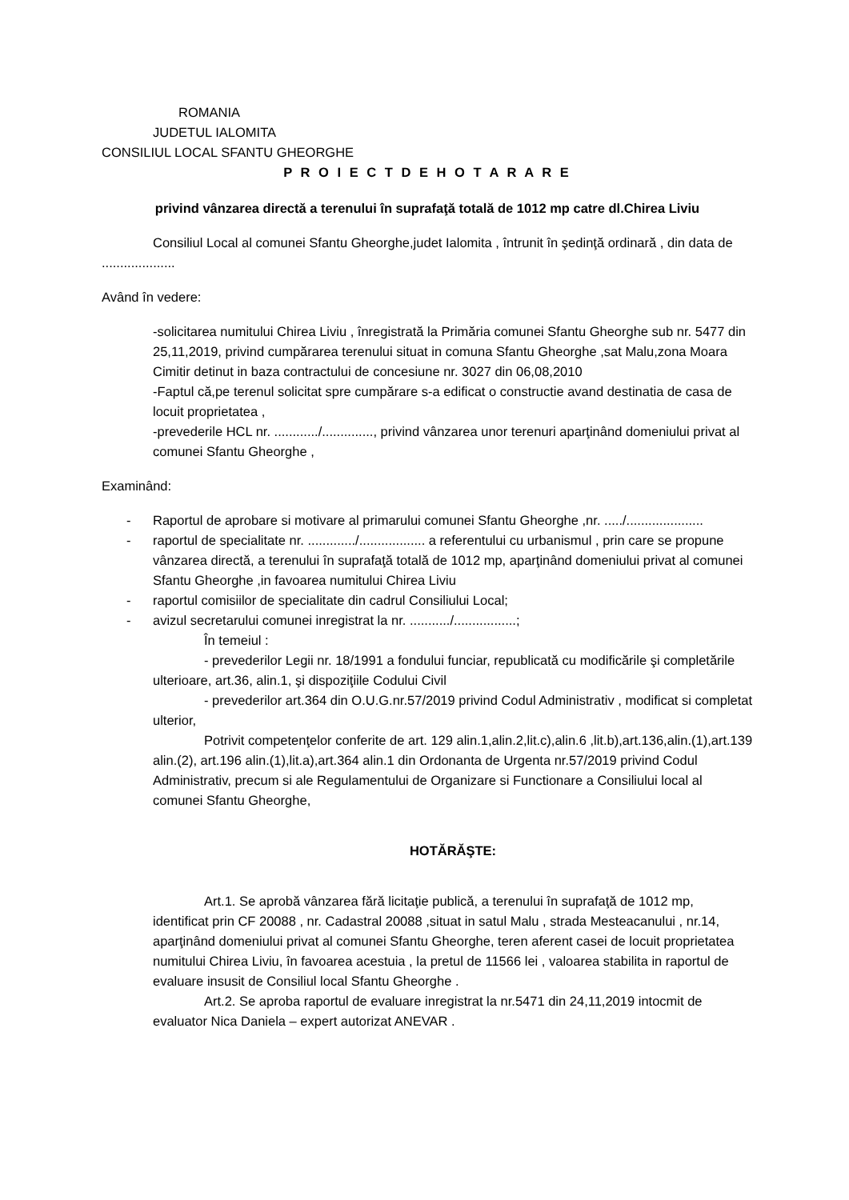ROMANIA
JUDETUL IALOMITA
CONSILIUL LOCAL SFANTU GHEORGHE
P R O I E C T D E H O T A R A R E
privind vânzarea directă a terenului în suprafaţă totală de 1012 mp catre dl.Chirea Liviu
Consiliul Local al comunei Sfantu Gheorghe,judet Ialomita , întrunit în şedinţă ordinară , din data de ....................
Având în vedere:
-solicitarea numitului Chirea Liviu , înregistrată la Primăria comunei Sfantu Gheorghe sub nr. 5477 din 25,11,2019, privind cumpărarea terenului situat in comuna Sfantu Gheorghe ,sat Malu,zona Moara Cimitir detinut in baza contractului de concesiune nr. 3027 din 06,08,2010
-Faptul că,pe terenul solicitat spre cumpărare s-a edificat o constructie avand destinatia de casa de locuit proprietatea ,
-prevederile HCL nr. ............/.............., privind vânzarea unor terenuri aparţinând domeniului privat al comunei Sfantu Gheorghe ,
Examinând:
- Raportul de aprobare si motivare al primarului comunei Sfantu Gheorghe ,nr. ...../.....................
- raportul de specialitate nr. ............./.................. a referentului cu urbanismul , prin care se propune vânzarea directă, a terenului în suprafaţă totală de 1012 mp, aparţinând domeniului privat al comunei Sfantu Gheorghe ,in favoarea numitului Chirea Liviu
- raportul comisiilor de specialitate din cadrul Consiliului Local;
- avizul secretarului comunei inregistrat la nr. .........../.................;
În temeiul :
- prevederilor Legii nr. 18/1991 a fondului funciar, republicată cu modificările şi completările ulterioare, art.36, alin.1, şi dispoziţiile Codului Civil
- prevederilor art.364 din O.U.G.nr.57/2019 privind Codul Administrativ , modificat si completat ulterior,
Potrivit competenţelor conferite de art. 129 alin.1,alin.2,lit.c),alin.6 ,lit.b),art.136,alin.(1),art.139 alin.(2), art.196 alin.(1),lit.a),art.364 alin.1 din Ordonanta de Urgenta nr.57/2019 privind Codul Administrativ, precum si ale Regulamentului de Organizare si Functionare a Consiliului local al comunei Sfantu Gheorghe,
HOTĂRĂŞTE:
Art.1. Se aprobă vânzarea fără licitaţie publică, a terenului în suprafaţă de 1012 mp, identificat prin CF 20088 , nr. Cadastral 20088 ,situat in satul Malu , strada Mesteacanului , nr.14, aparţinând domeniului privat al comunei Sfantu Gheorghe, teren aferent casei de locuit proprietatea numitului Chirea Liviu, în favoarea acestuia , la pretul de 11566 lei , valoarea stabilita in raportul de evaluare insusit de Consiliul local Sfantu Gheorghe .
Art.2. Se aproba raportul de evaluare inregistrat la nr.5471 din 24,11,2019 intocmit de evaluator Nica Daniela – expert autorizat ANEVAR .